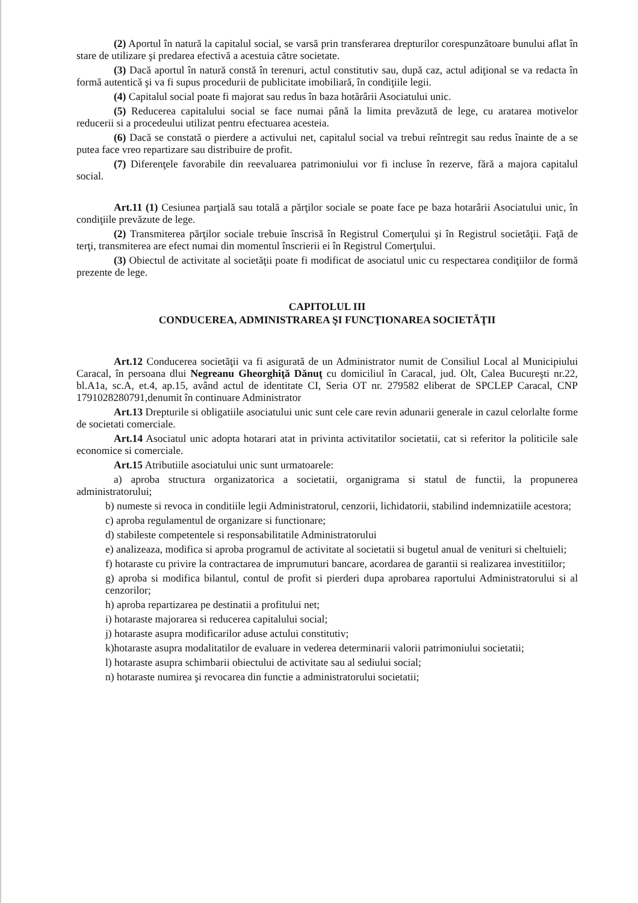(2) Aportul în natură la capitalul social, se varsă prin transferarea drepturilor corespunzătoare bunului aflat în stare de utilizare şi predarea efectivă a acestuia către societate.
(3) Dacă aportul în natură constă în terenuri, actul constitutiv sau, după caz, actul adiţional se va redacta în formă autentică şi va fi supus procedurii de publicitate imobiliară, în condiţiile legii.
(4) Capitalul social poate fi majorat sau redus în baza hotărârii Asociatului unic.
(5) Reducerea capitalului social se face numai până la limita prevăzută de lege, cu aratarea motivelor reducerii si a procedeului utilizat pentru efectuarea acesteia.
(6) Dacă se constată o pierdere a activului net, capitalul social va trebui reîntregit sau redus înainte de a se putea face vreo repartizare sau distribuire de profit.
(7) Diferenţele favorabile din reevaluarea patrimoniului vor fi incluse în rezerve, fără a majora capitalul social.
Art.11 (1) Cesiunea parţială sau totală a părţilor sociale se poate face pe baza hotarârii Asociatului unic, în condiţiile prevăzute de lege.
(2) Transmiterea părţilor sociale trebuie înscrisă în Registrul Comerţului şi în Registrul societăţii. Faţă de terţi, transmiterea are efect numai din momentul înscrierii ei în Registrul Comerţului.
(3) Obiectul de activitate al societăţii poate fi modificat de asociatul unic cu respectarea condiţiilor de formă prezente de lege.
CAPITOLUL III
CONDUCEREA, ADMINISTRAREA ŞI FUNCŢIONAREA SOCIETĂŢII
Art.12 Conducerea societăţii va fi asigurată de un Administrator numit de Consiliul Local al Municipiului Caracal, în persoana dlui Negreanu Gheorghiţă Dănuţ cu domiciliul în Caracal, jud. Olt, Calea Bucureşti nr.22, bl.A1a, sc.A, et.4, ap.15, având actul de identitate CI, Seria OT nr. 279582 eliberat de SPCLEP Caracal, CNP 1791028280791,denumit în continuare Administrator
Art.13 Drepturile si obligatiile asociatului unic sunt cele care revin adunarii generale in cazul celorlalte forme de societati comerciale.
Art.14 Asociatul unic adopta hotarari atat in privinta activitatilor societatii, cat si referitor la politicile sale economice si comerciale.
Art.15 Atributiile asociatului unic sunt urmatoarele:
a) aproba structura organizatorica a societatii, organigrama si statul de functii, la propunerea administratorului;
b) numeste si revoca in conditiile legii Administratorul, cenzorii, lichidatorii, stabilind indemnizatiile acestora;
c) aproba regulamentul de organizare si functionare;
d) stabileste competentele si responsabilitatile Administratorului
e) analizeaza, modifica si aproba programul de activitate al societatii si bugetul anual de venituri si cheltuieli;
f) hotaraste cu privire la contractarea de imprumuturi bancare, acordarea de garantii si realizarea investitiilor;
g) aproba si modifica bilantul, contul de profit si pierderi dupa aprobarea raportului Administratorului si al cenzorilor;
h) aproba repartizarea pe destinatii a profitului net;
i) hotaraste majorarea si reducerea capitalului social;
j) hotaraste asupra modificarilor aduse actului constitutiv;
k)hotaraste asupra modalitatilor de evaluare in vederea determinarii valorii patrimoniului societatii;
l) hotaraste asupra schimbarii obiectului de activitate sau al sediului social;
n) hotaraste numirea şi revocarea din functie a administratorului societatii;